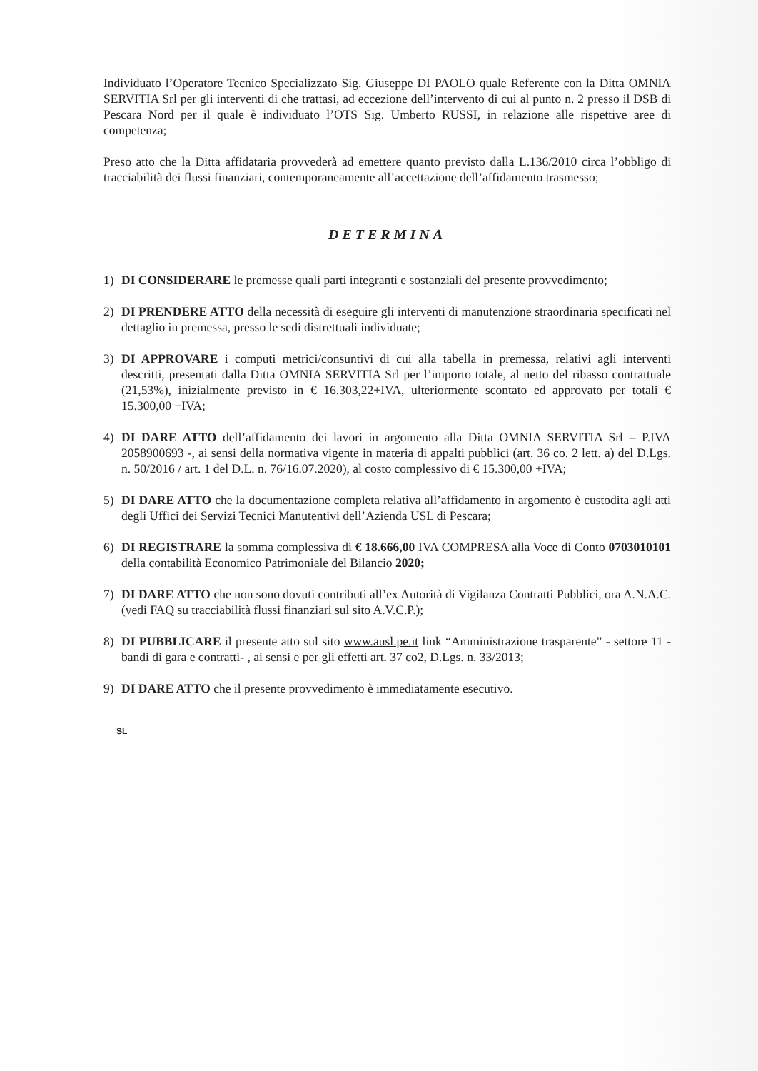Individuato l’Operatore Tecnico Specializzato Sig. Giuseppe DI PAOLO quale Referente con la Ditta OMNIA SERVITIA Srl per gli interventi di che trattasi, ad eccezione dell’intervento di cui al punto n. 2 presso il DSB di Pescara Nord per il quale è individuato l’OTS Sig. Umberto RUSSI, in relazione alle rispettive aree di competenza;
Preso atto che la Ditta affidataria provvederà ad emettere quanto previsto dalla L.136/2010 circa l’obbligo di tracciabilità dei flussi finanziari, contemporaneamente all’accettazione dell’affidamento trasmesso;
DETERMINA
1) DI CONSIDERARE le premesse quali parti integranti e sostanziali del presente provvedimento;
2) DI PRENDERE ATTO della necessità di eseguire gli interventi di manutenzione straordinaria specificati nel dettaglio in premessa, presso le sedi distrettuali individuate;
3) DI APPROVARE i computi metrici/consuntivi di cui alla tabella in premessa, relativi agli interventi descritti, presentati dalla Ditta OMNIA SERVITIA Srl per l’importo totale, al netto del ribasso contrattuale (21,53%), inizialmente previsto in € 16.303,22+IVA, ulteriormente scontato ed approvato per totali € 15.300,00 +IVA;
4) DI DARE ATTO dell’affidamento dei lavori in argomento alla Ditta OMNIA SERVITIA Srl – P.IVA 2058900693 -, ai sensi della normativa vigente in materia di appalti pubblici (art. 36 co. 2 lett. a) del D.Lgs. n. 50/2016 / art. 1 del D.L. n. 76/16.07.2020), al costo complessivo di € 15.300,00 +IVA;
5) DI DARE ATTO che la documentazione completa relativa all’affidamento in argomento è custodita agli atti degli Uffici dei Servizi Tecnici Manutentivi dell’Azienda USL di Pescara;
6) DI REGISTRARE la somma complessiva di € 18.666,00 IVA COMPRESA alla Voce di Conto 0703010101 della contabilità Economico Patrimoniale del Bilancio 2020;
7) DI DARE ATTO che non sono dovuti contributi all’ex Autorità di Vigilanza Contratti Pubblici, ora A.N.A.C. (vedi FAQ su tracciabilità flussi finanziari sul sito A.V.C.P.);
8) DI PUBBLICARE il presente atto sul sito www.ausl.pe.it link “Amministrazione trasparente” - settore 11 - bandi di gara e contratti- , ai sensi e per gli effetti art. 37 co2, D.Lgs. n. 33/2013;
9) DI DARE ATTO che il presente provvedimento è immediatamente esecutivo.
SL